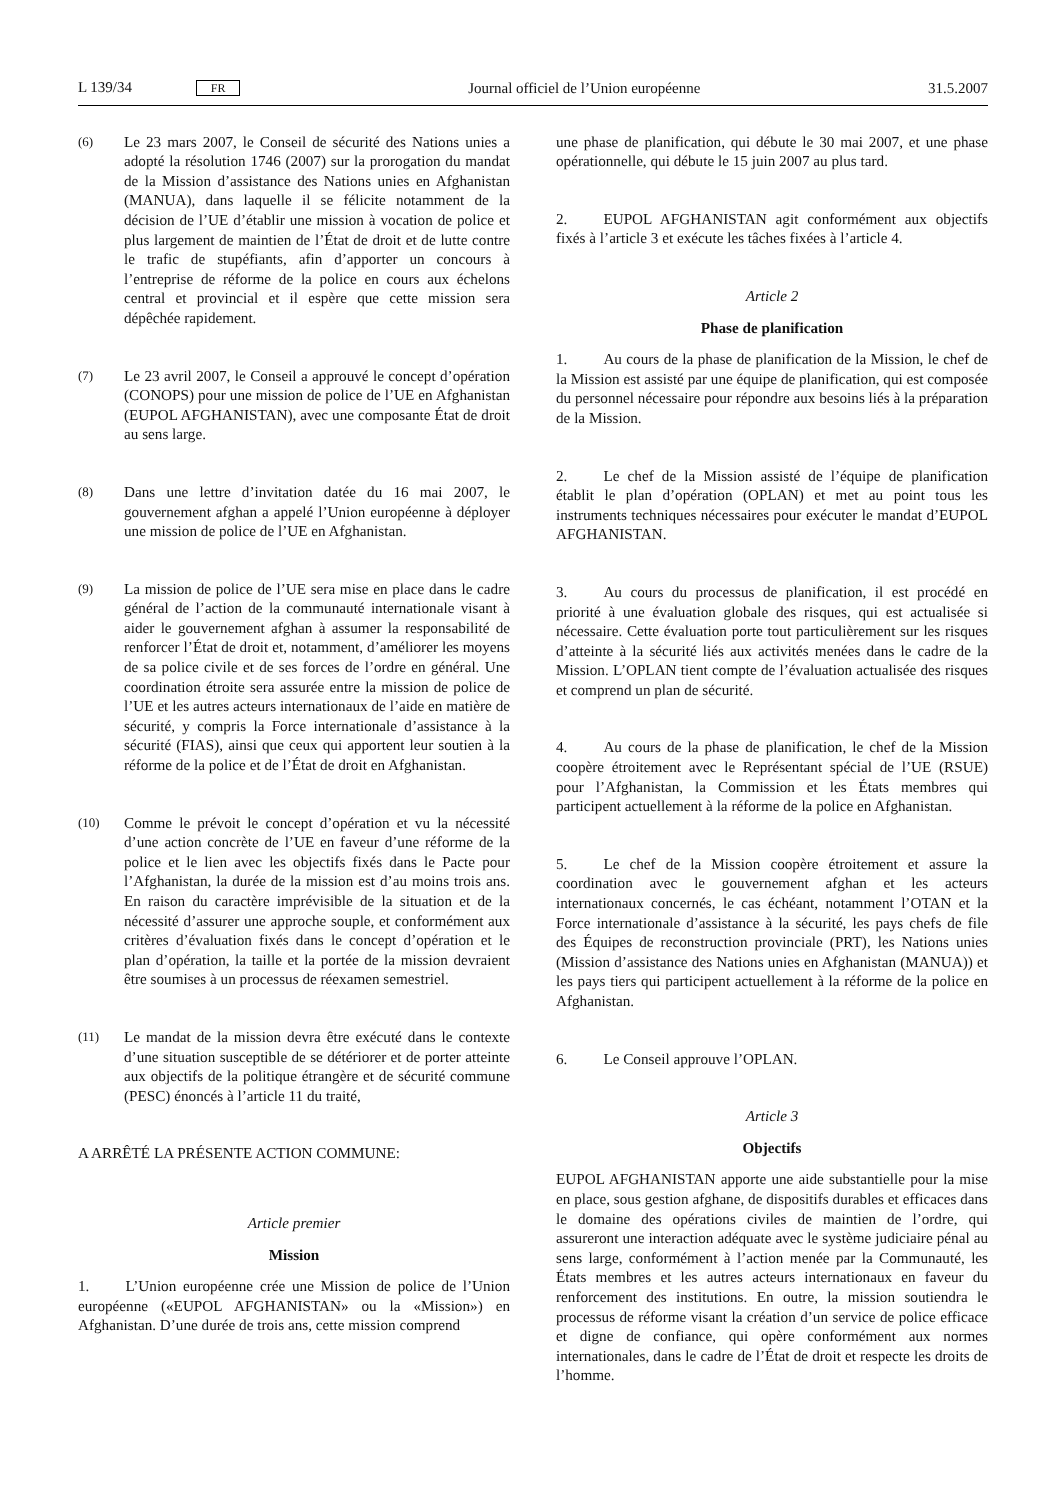L 139/34 FR Journal officiel de l’Union européenne 31.5.2007
(6)
Le 23 mars 2007, le Conseil de sécurité des Nations unies a adopté la résolution 1746 (2007) sur la prorogation du mandat de la Mission d’assistance des Nations unies en Afghanistan (MANUA), dans laquelle il se félicite notamment de la décision de l’UE d’établir une mission à vocation de police et plus largement de maintien de l’État de droit et de lutte contre le trafic de stupéfiants, afin d’apporter un concours à l’entreprise de réforme de la police en cours aux échelons central et provincial et il espère que cette mission sera dépêchée rapidement.
(7)
Le 23 avril 2007, le Conseil a approuvé le concept d’opération (CONOPS) pour une mission de police de l’UE en Afghanistan (EUPOL AFGHANISTAN), avec une composante État de droit au sens large.
(8)
Dans une lettre d’invitation datée du 16 mai 2007, le gouvernement afghan a appelé l’Union européenne à déployer une mission de police de l’UE en Afghanistan.
(9)
La mission de police de l’UE sera mise en place dans le cadre général de l’action de la communauté internationale visant à aider le gouvernement afghan à assumer la responsabilité de renforcer l’État de droit et, notamment, d’améliorer les moyens de sa police civile et de ses forces de l’ordre en général. Une coordination étroite sera assurée entre la mission de police de l’UE et les autres acteurs internationaux de l’aide en matière de sécurité, y compris la Force internationale d’assistance à la sécurité (FIAS), ainsi que ceux qui apportent leur soutien à la réforme de la police et de l’État de droit en Afghanistan.
(10)
Comme le prévoit le concept d’opération et vu la nécessité d’une action concrète de l’UE en faveur d’une réforme de la police et le lien avec les objectifs fixés dans le Pacte pour l’Afghanistan, la durée de la mission est d’au moins trois ans. En raison du caractère imprévisible de la situation et de la nécessité d’assurer une approche souple, et conformément aux critères d’évaluation fixés dans le concept d’opération et le plan d’opération, la taille et la portée de la mission devraient être soumises à un processus de réexamen semestriel.
(11)
Le mandat de la mission devra être exécuté dans le contexte d’une situation susceptible de se détériorer et de porter atteinte aux objectifs de la politique étrangère et de sécurité commune (PESC) énoncés à l’article 11 du traité,
A ARRÊTÉ LA PRÉSENTE ACTION COMMUNE:
Article premier
Mission
1. L’Union européenne crée une Mission de police de l’Union européenne («EUPOL AFGHANISTAN» ou la «Mission») en Afghanistan. D’une durée de trois ans, cette mission comprend
une phase de planification, qui débute le 30 mai 2007, et une phase opérationnelle, qui débute le 15 juin 2007 au plus tard.
2. EUPOL AFGHANISTAN agit conformément aux objectifs fixés à l’article 3 et exécute les tâches fixées à l’article 4.
Article 2
Phase de planification
1. Au cours de la phase de planification de la Mission, le chef de la Mission est assisté par une équipe de planification, qui est composée du personnel nécessaire pour répondre aux besoins liés à la préparation de la Mission.
2. Le chef de la Mission assisté de l’équipe de planification établit le plan d’opération (OPLAN) et met au point tous les instruments techniques nécessaires pour exécuter le mandat d’EUPOL AFGHANISTAN.
3. Au cours du processus de planification, il est procédé en priorité à une évaluation globale des risques, qui est actualisée si nécessaire. Cette évaluation porte tout particulièrement sur les risques d’atteinte à la sécurité liés aux activités menées dans le cadre de la Mission. L’OPLAN tient compte de l’évaluation actualisée des risques et comprend un plan de sécurité.
4. Au cours de la phase de planification, le chef de la Mission coopère étroitement avec le Représentant spécial de l’UE (RSUE) pour l’Afghanistan, la Commission et les États membres qui participent actuellement à la réforme de la police en Afghanistan.
5. Le chef de la Mission coopère étroitement et assure la coordination avec le gouvernement afghan et les acteurs internationaux concernés, le cas échéant, notamment l’OTAN et la Force internationale d’assistance à la sécurité, les pays chefs de file des Équipes de reconstruction provinciale (PRT), les Nations unies (Mission d’assistance des Nations unies en Afghanistan (MANUA)) et les pays tiers qui participent actuellement à la réforme de la police en Afghanistan.
6. Le Conseil approuve l’OPLAN.
Article 3
Objectifs
EUPOL AFGHANISTAN apporte une aide substantielle pour la mise en place, sous gestion afghane, de dispositifs durables et efficaces dans le domaine des opérations civiles de maintien de l’ordre, qui assureront une interaction adéquate avec le système judiciaire pénal au sens large, conformément à l’action menée par la Communauté, les États membres et les autres acteurs internationaux en faveur du renforcement des institutions. En outre, la mission soutiendra le processus de réforme visant la création d’un service de police efficace et digne de confiance, qui opère conformément aux normes internationales, dans le cadre de l’État de droit et respecte les droits de l’homme.